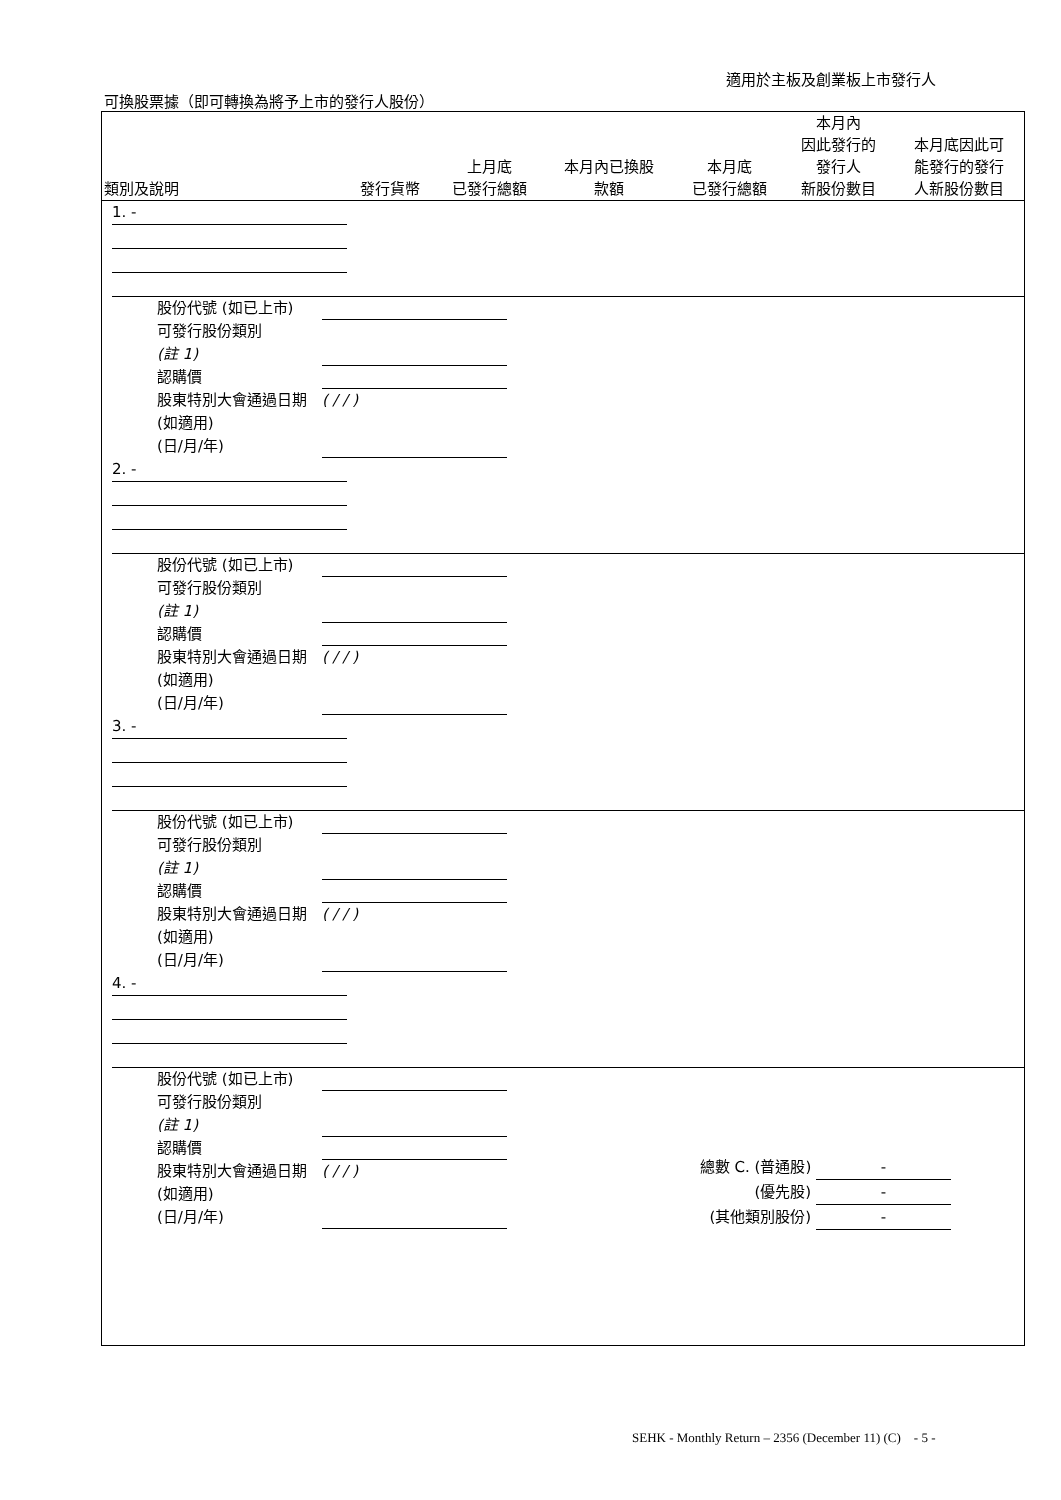適用於主板及創業板上市發行人
可換股票據（即可轉換為將予上市的發行人股份）
| 類別及說明 | 發行貨幣 | 上月底 已發行總額 | 本月內已換股 款額 | 本月底 已發行總額 | 本月內 因此發行的 發行人 新股份數目 | 本月底因此可 能發行的發行 人新股份數目 |
| --- | --- | --- | --- | --- | --- | --- |
1. -
股份代號 (如已上市)
可發行股份類別
(註 1)
認購價
股東特別大會通過日期 (如適用)
(日/月/年) ( / / )
2. -
股份代號 (如已上市)
可發行股份類別
(註 1)
認購價
股東特別大會通過日期 (如適用)
(日/月/年) ( / / )
3. -
股份代號 (如已上市)
可發行股份類別
(註 1)
認購價
股東特別大會通過日期 (如適用)
(日/月/年) ( / / )
4. -
股份代號 (如已上市)
可發行股份類別
(註 1)
認購價
股東特別大會通過日期 (如適用)
(日/月/年) ( / / )
總數 C. (普通股) -
(優先股) -
(其他類別股份) -
SEHK - Monthly Return – 2356 (December 11) (C) - 5 -